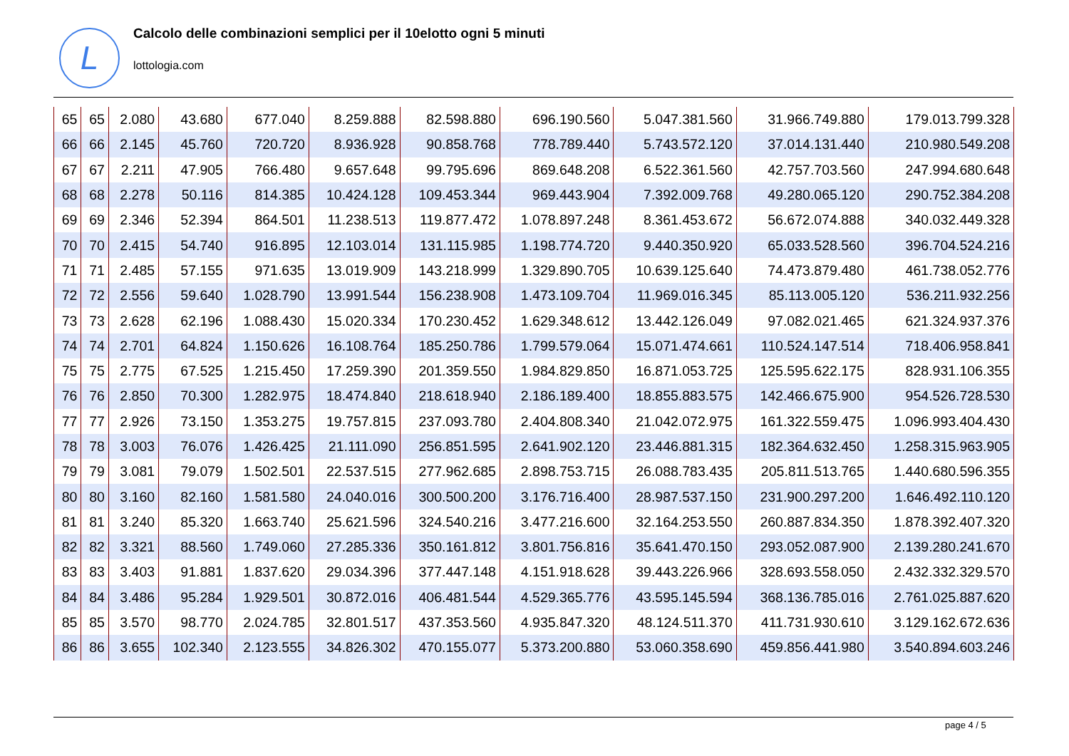L
Calcolo delle combinazioni semplici per il 10elotto ogni 5 minuti
lottologia.com
| 65 | 65 | 2.080 | 43.680 | 677.040 | 8.259.888 | 82.598.880 | 696.190.560 | 5.047.381.560 | 31.966.749.880 | 179.013.799.328 |
| 66 | 66 | 2.145 | 45.760 | 720.720 | 8.936.928 | 90.858.768 | 778.789.440 | 5.743.572.120 | 37.014.131.440 | 210.980.549.208 |
| 67 | 67 | 2.211 | 47.905 | 766.480 | 9.657.648 | 99.795.696 | 869.648.208 | 6.522.361.560 | 42.757.703.560 | 247.994.680.648 |
| 68 | 68 | 2.278 | 50.116 | 814.385 | 10.424.128 | 109.453.344 | 969.443.904 | 7.392.009.768 | 49.280.065.120 | 290.752.384.208 |
| 69 | 69 | 2.346 | 52.394 | 864.501 | 11.238.513 | 119.877.472 | 1.078.897.248 | 8.361.453.672 | 56.672.074.888 | 340.032.449.328 |
| 70 | 70 | 2.415 | 54.740 | 916.895 | 12.103.014 | 131.115.985 | 1.198.774.720 | 9.440.350.920 | 65.033.528.560 | 396.704.524.216 |
| 71 | 71 | 2.485 | 57.155 | 971.635 | 13.019.909 | 143.218.999 | 1.329.890.705 | 10.639.125.640 | 74.473.879.480 | 461.738.052.776 |
| 72 | 72 | 2.556 | 59.640 | 1.028.790 | 13.991.544 | 156.238.908 | 1.473.109.704 | 11.969.016.345 | 85.113.005.120 | 536.211.932.256 |
| 73 | 73 | 2.628 | 62.196 | 1.088.430 | 15.020.334 | 170.230.452 | 1.629.348.612 | 13.442.126.049 | 97.082.021.465 | 621.324.937.376 |
| 74 | 74 | 2.701 | 64.824 | 1.150.626 | 16.108.764 | 185.250.786 | 1.799.579.064 | 15.071.474.661 | 110.524.147.514 | 718.406.958.841 |
| 75 | 75 | 2.775 | 67.525 | 1.215.450 | 17.259.390 | 201.359.550 | 1.984.829.850 | 16.871.053.725 | 125.595.622.175 | 828.931.106.355 |
| 76 | 76 | 2.850 | 70.300 | 1.282.975 | 18.474.840 | 218.618.940 | 2.186.189.400 | 18.855.883.575 | 142.466.675.900 | 954.526.728.530 |
| 77 | 77 | 2.926 | 73.150 | 1.353.275 | 19.757.815 | 237.093.780 | 2.404.808.340 | 21.042.072.975 | 161.322.559.475 | 1.096.993.404.430 |
| 78 | 78 | 3.003 | 76.076 | 1.426.425 | 21.111.090 | 256.851.595 | 2.641.902.120 | 23.446.881.315 | 182.364.632.450 | 1.258.315.963.905 |
| 79 | 79 | 3.081 | 79.079 | 1.502.501 | 22.537.515 | 277.962.685 | 2.898.753.715 | 26.088.783.435 | 205.811.513.765 | 1.440.680.596.355 |
| 80 | 80 | 3.160 | 82.160 | 1.581.580 | 24.040.016 | 300.500.200 | 3.176.716.400 | 28.987.537.150 | 231.900.297.200 | 1.646.492.110.120 |
| 81 | 81 | 3.240 | 85.320 | 1.663.740 | 25.621.596 | 324.540.216 | 3.477.216.600 | 32.164.253.550 | 260.887.834.350 | 1.878.392.407.320 |
| 82 | 82 | 3.321 | 88.560 | 1.749.060 | 27.285.336 | 350.161.812 | 3.801.756.816 | 35.641.470.150 | 293.052.087.900 | 2.139.280.241.670 |
| 83 | 83 | 3.403 | 91.881 | 1.837.620 | 29.034.396 | 377.447.148 | 4.151.918.628 | 39.443.226.966 | 328.693.558.050 | 2.432.332.329.570 |
| 84 | 84 | 3.486 | 95.284 | 1.929.501 | 30.872.016 | 406.481.544 | 4.529.365.776 | 43.595.145.594 | 368.136.785.016 | 2.761.025.887.620 |
| 85 | 85 | 3.570 | 98.770 | 2.024.785 | 32.801.517 | 437.353.560 | 4.935.847.320 | 48.124.511.370 | 411.731.930.610 | 3.129.162.672.636 |
| 86 | 86 | 3.655 | 102.340 | 2.123.555 | 34.826.302 | 470.155.077 | 5.373.200.880 | 53.060.358.690 | 459.856.441.980 | 3.540.894.603.246 |
page 4 / 5